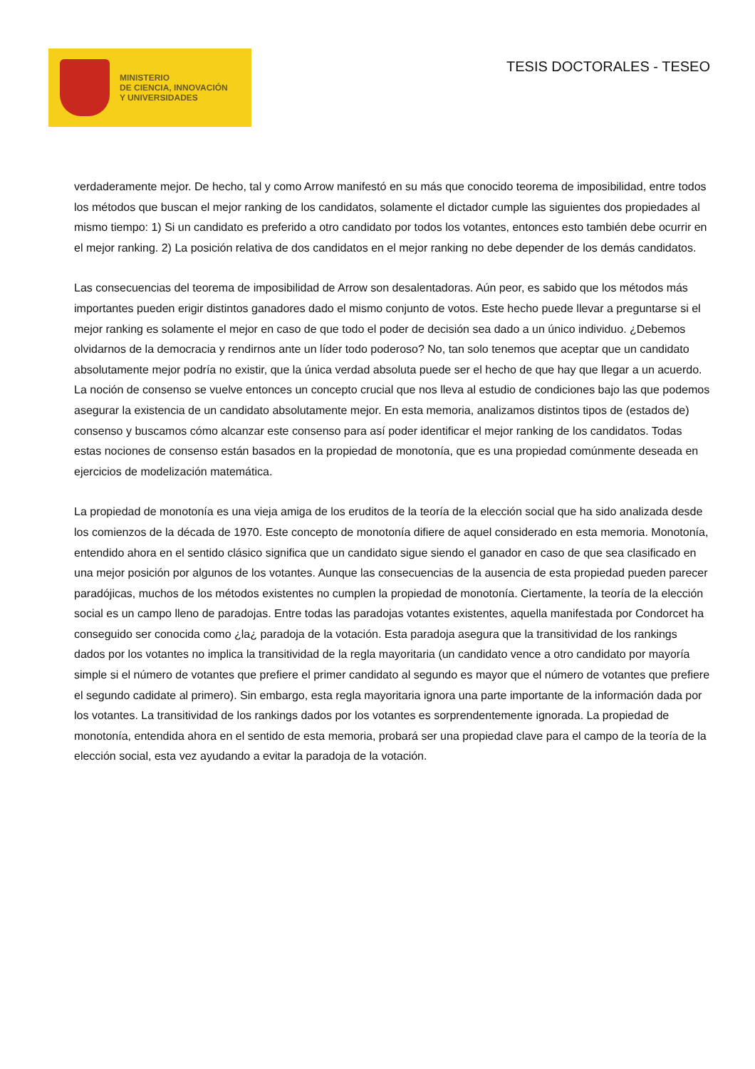MINISTERIO
DE CIENCIA, INNOVACIÓN
Y UNIVERSIDADES
TESIS DOCTORALES - TESEO
verdaderamente mejor. De hecho, tal y como Arrow manifestó en su más que conocido teorema de imposibilidad, entre todos los métodos que buscan el mejor ranking de los candidatos, solamente el dictador cumple las siguientes dos propiedades al mismo tiempo: 1) Si un candidato es preferido a otro candidato por todos los votantes, entonces esto también debe ocurrir en el mejor ranking. 2) La posición relativa de dos candidatos en el mejor ranking no debe depender de los demás candidatos.
Las consecuencias del teorema de imposibilidad de Arrow son desalentadoras. Aún peor, es sabido que los métodos más importantes pueden erigir distintos ganadores dado el mismo conjunto de votos. Este hecho puede llevar a preguntarse si el mejor ranking es solamente el mejor en caso de que todo el poder de decisión sea dado a un único individuo. ¿Debemos olvidarnos de la democracia y rendirnos ante un líder todo poderoso? No, tan solo tenemos que aceptar que un candidato absolutamente mejor podría no existir, que la única verdad absoluta puede ser el hecho de que hay que llegar a un acuerdo. La noción de consenso se vuelve entonces un concepto crucial que nos lleva al estudio de condiciones bajo las que podemos asegurar la existencia de un candidato absolutamente mejor. En esta memoria, analizamos distintos tipos de (estados de) consenso y buscamos cómo alcanzar este consenso para así poder identificar el mejor ranking de los candidatos. Todas estas nociones de consenso están basados en la propiedad de monotonía, que es una propiedad comúnmente deseada en ejercicios de modelización matemática.
La propiedad de monotonía es una vieja amiga de los eruditos de la teoría de la elección social que ha sido analizada desde los comienzos de la década de 1970. Este concepto de monotonía difiere de aquel considerado en esta memoria. Monotonía, entendido ahora en el sentido clásico significa que un candidato sigue siendo el ganador en caso de que sea clasificado en una mejor posición por algunos de los votantes. Aunque las consecuencias de la ausencia de esta propiedad pueden parecer paradójicas, muchos de los métodos existentes no cumplen la propiedad de monotonía. Ciertamente, la teoría de la elección social es un campo lleno de paradojas. Entre todas las paradojas votantes existentes, aquella manifestada por Condorcet ha conseguido ser conocida como ¿la¿ paradoja de la votación. Esta paradoja asegura que la transitividad de los rankings dados por los votantes no implica la transitividad de la regla mayoritaria (un candidato vence a otro candidato por mayoría simple si el número de votantes que prefiere el primer candidato al segundo es mayor que el número de votantes que prefiere el segundo cadidate al primero). Sin embargo, esta regla mayoritaria ignora una parte importante de la información dada por los votantes. La transitividad de los rankings dados por los votantes es sorprendentemente ignorada. La propiedad de monotonía, entendida ahora en el sentido de esta memoria, probará ser una propiedad clave para el campo de la teoría de la elección social, esta vez ayudando a evitar la paradoja de la votación.